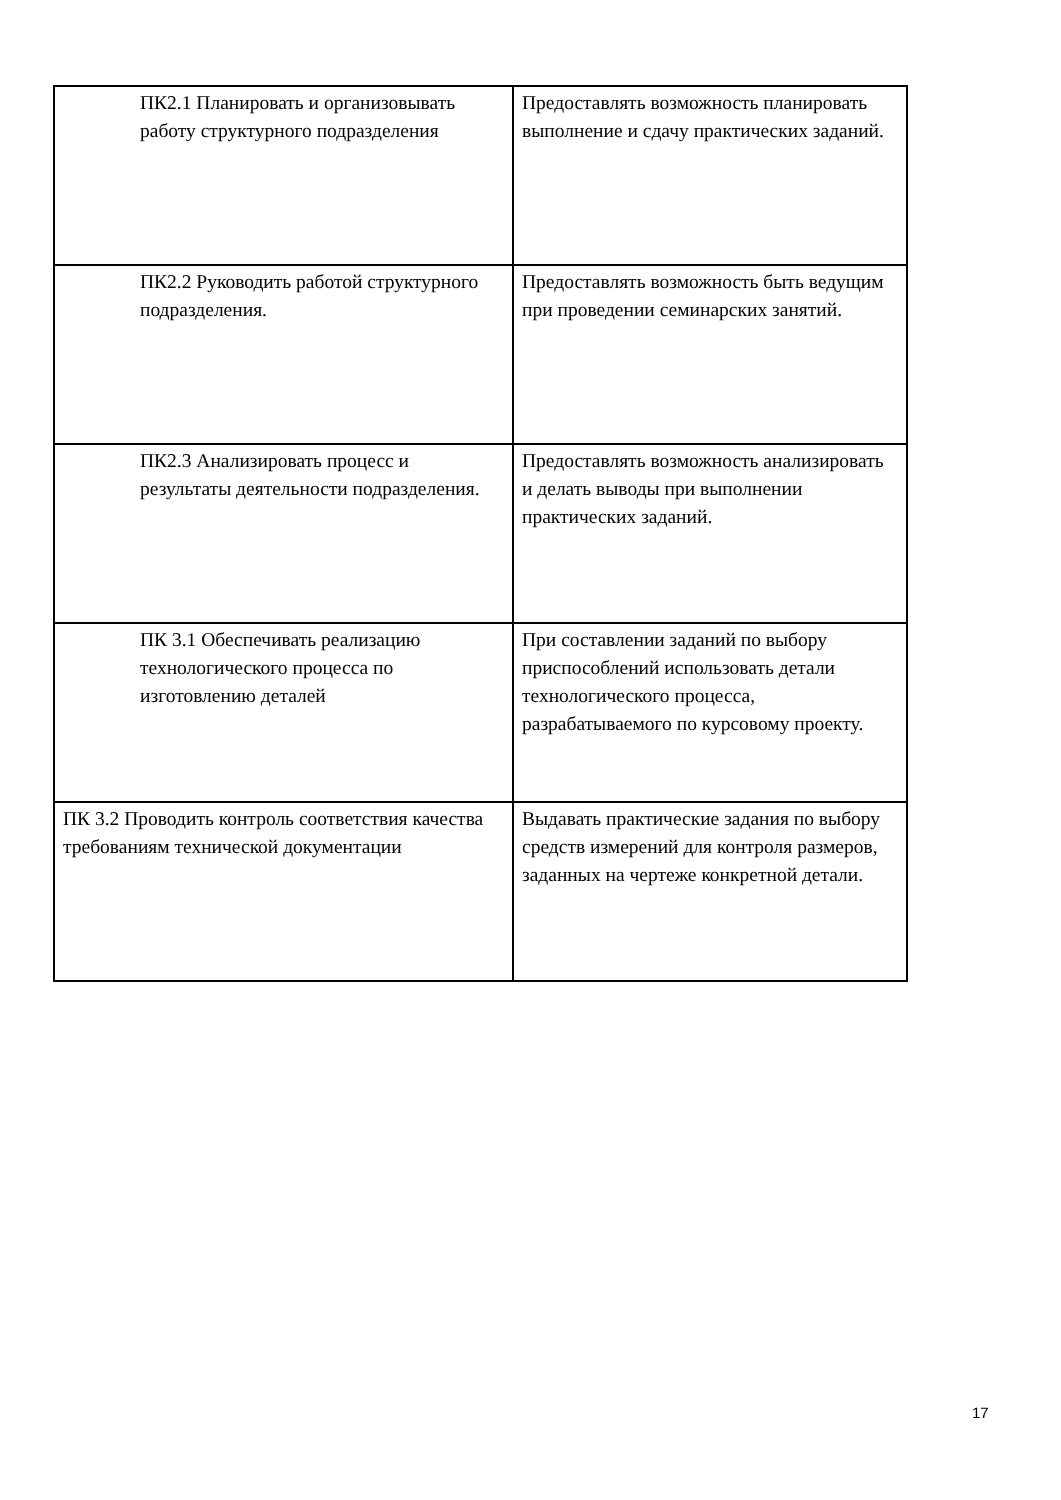| ПК2.1 Планировать и организовывать работу структурного подразделения | Предоставлять возможность планировать выполнение и сдачу практических заданий. |
| ПК2.2 Руководить работой структурного подразделения. | Предоставлять возможность быть ведущим при проведении семинарских занятий. |
| ПК2.3 Анализировать процесс и результаты деятельности подразделения. | Предоставлять возможность анализировать и делать выводы при выполнении практических заданий. |
| ПК 3.1 Обеспечивать реализацию технологического процесса по изготовлению деталей | При составлении заданий по выбору приспособлений использовать детали технологического процесса, разрабатываемого по курсовому проекту. |
| ПК 3.2 Проводить контроль соответствия качества требованиям технической документации | Выдавать практические задания по выбору средств измерений для контроля размеров, заданных на чертеже конкретной детали. |
17